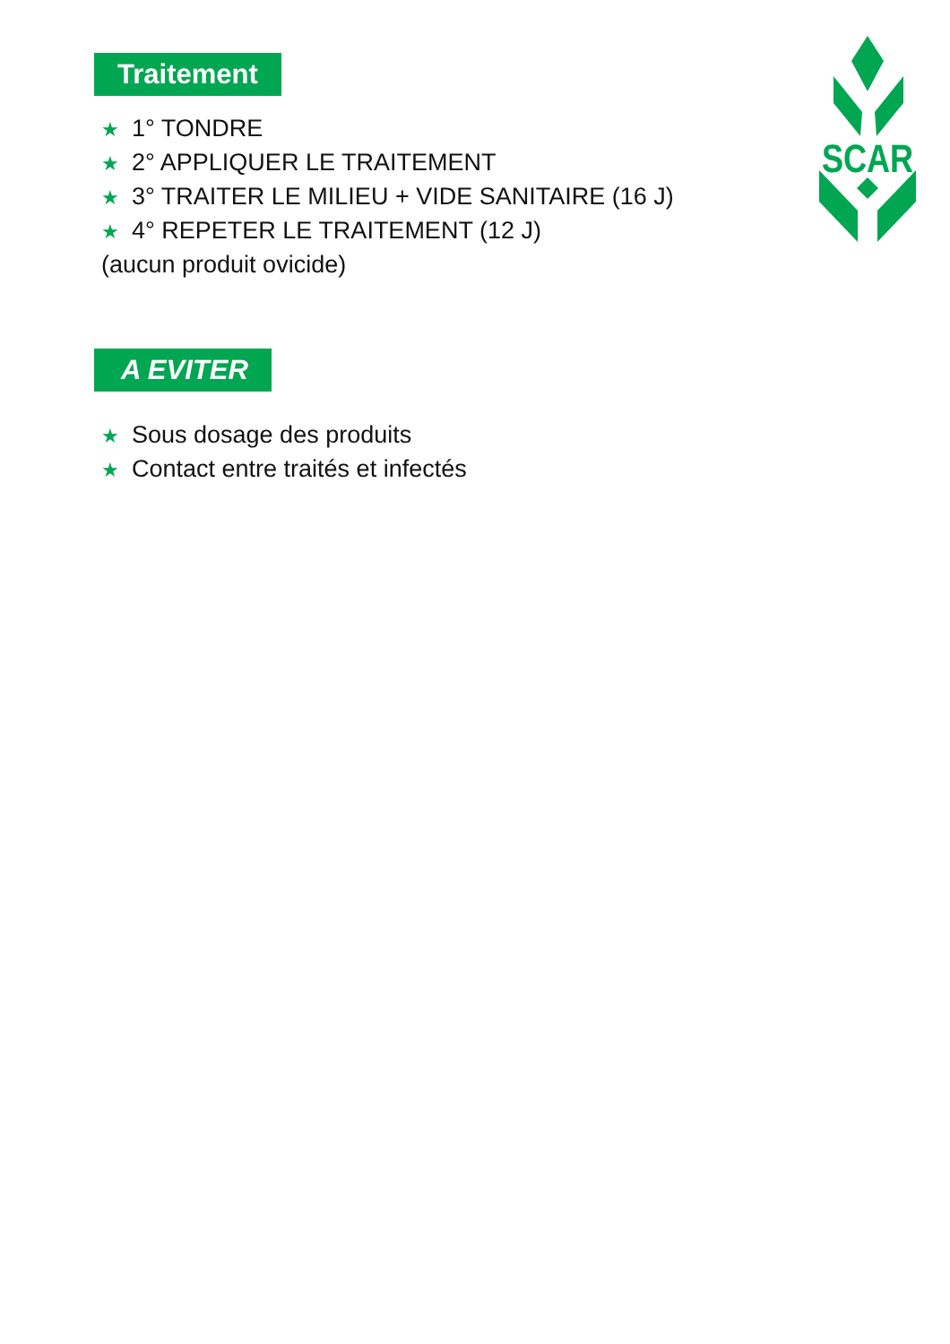SCAR
Traitement
★ 1° TONDRE
★ 2° APPLIQUER LE TRAITEMENT
★ 3° TRAITER LE MILIEU + VIDE SANITAIRE (16 J)
★ 4° REPETER LE TRAITEMENT (12 J)
(aucun produit ovicide)
A EVITER
★ Sous dosage des produits
★ Contact entre traités et infectés